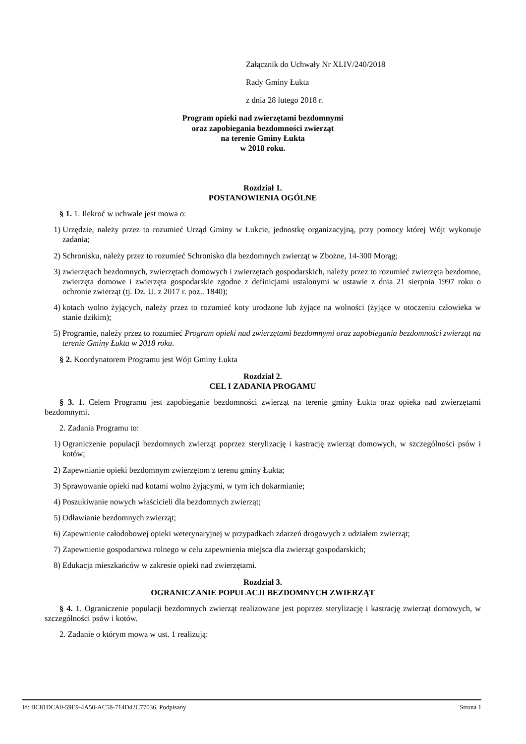Załącznik do Uchwały Nr XLIV/240/2018
Rady Gminy Łukta
z dnia 28 lutego 2018 r.
Program opieki nad zwierzętami bezdomnymi
oraz zapobiegania bezdomności zwierząt
na terenie Gminy Łukta
w 2018 roku.
Rozdział 1.
POSTANOWIENIA OGÓLNE
§ 1. 1. Ilekroć w uchwale jest mowa o:
1) Urzędzie, należy przez to rozumieć Urząd Gminy w Łukcie, jednostkę organizacyjną, przy pomocy której Wójt wykonuje zadania;
2) Schronisku, należy przez to rozumieć Schronisko dla bezdomnych zwierząt w Zbożne, 14-300 Morąg;
3) zwierzętach bezdomnych, zwierzętach domowych i zwierzętach gospodarskich, należy przez to rozumieć zwierzęta bezdomne, zwierzęta domowe i zwierzęta gospodarskie zgodne z definicjami ustalonymi w ustawie z dnia 21 sierpnia 1997 roku o ochronie zwierząt (tj. Dz. U. z 2017 r. poz.. 1840);
4) kotach wolno żyjących, należy przez to rozumieć koty urodzone lub żyjące na wolności (żyjące w otoczeniu człowieka w stanie dzikim);
5) Programie, należy przez to rozumieć Program opieki nad zwierzętami bezdomnymi oraz zapobiegania bezdomności zwierząt na terenie Gminy Łukta w 2018 roku.
§ 2. Koordynatorem Programu jest Wójt Gminy Łukta
Rozdział 2.
CEL I ZADANIA PROGAMU
§ 3. 1. Celem Programu jest zapobieganie bezdomności zwierząt na terenie gminy Łukta oraz opieka nad zwierzętami bezdomnymi.
2. Zadania Programu to:
1) Ograniczenie populacji bezdomnych zwierząt poprzez sterylizację i kastrację zwierząt domowych, w szczególności psów i kotów;
2) Zapewnianie opieki bezdomnym zwierzętom z terenu gminy Łukta;
3) Sprawowanie opieki nad kotami wolno żyjącymi, w tym ich dokarmianie;
4) Poszukiwanie nowych właścicieli dla bezdomnych zwierząt;
5) Odławianie bezdomnych zwierząt;
6) Zapewnienie całodobowej opieki weterynaryjnej w przypadkach zdarzeń drogowych z udziałem zwierząt;
7) Zapewnienie gospodarstwa rolnego w celu zapewnienia miejsca dla zwierząt gospodarskich;
8) Edukacja mieszkańców w zakresie opieki nad zwierzętami.
Rozdział 3.
OGRANICZANIE POPULACJI BEZDOMNYCH ZWIERZĄT
§ 4. 1. Ograniczenie populacji bezdomnych zwierząt realizowane jest poprzez sterylizację i kastrację zwierząt domowych, w szczególności psów i kotów.
2. Zadanie o którym mowa w ust. 1 realizują:
Id: BC81DCA0-59E9-4A50-AC58-714D42C77036. Podpisany Strona 1